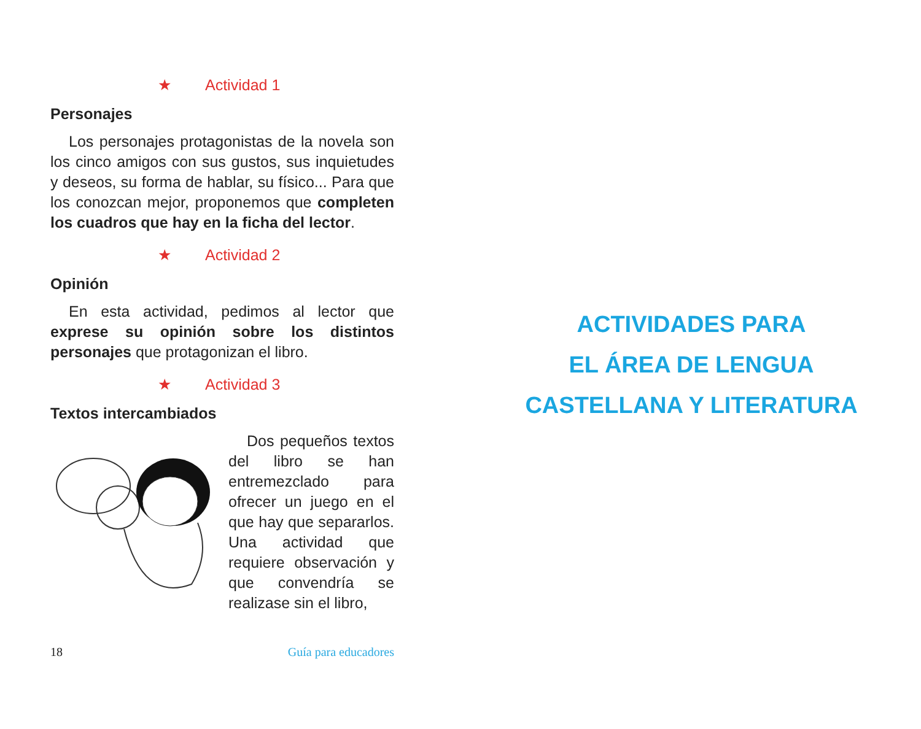★ Actividad 1
Personajes
Los personajes protagonistas de la novela son los cinco amigos con sus gustos, sus inquietudes y deseos, su forma de hablar, su físico... Para que los conozcan mejor, proponemos que completen los cuadros que hay en la ficha del lector.
★ Actividad 2
Opinión
En esta actividad, pedimos al lector que exprese su opinión sobre los distintos personajes que protagonizan el libro.
★ Actividad 3
Textos intercambiados
Dos pequeños textos del libro se han entremezclado para ofrecer un juego en el que hay que separarlos. Una actividad que requiere observación y que convendría se realizase sin el libro,
18 Guía para educadores
ACTIVIDADES PARA
EL ÁREA DE LENGUA
CASTELLANA Y LITERATURA